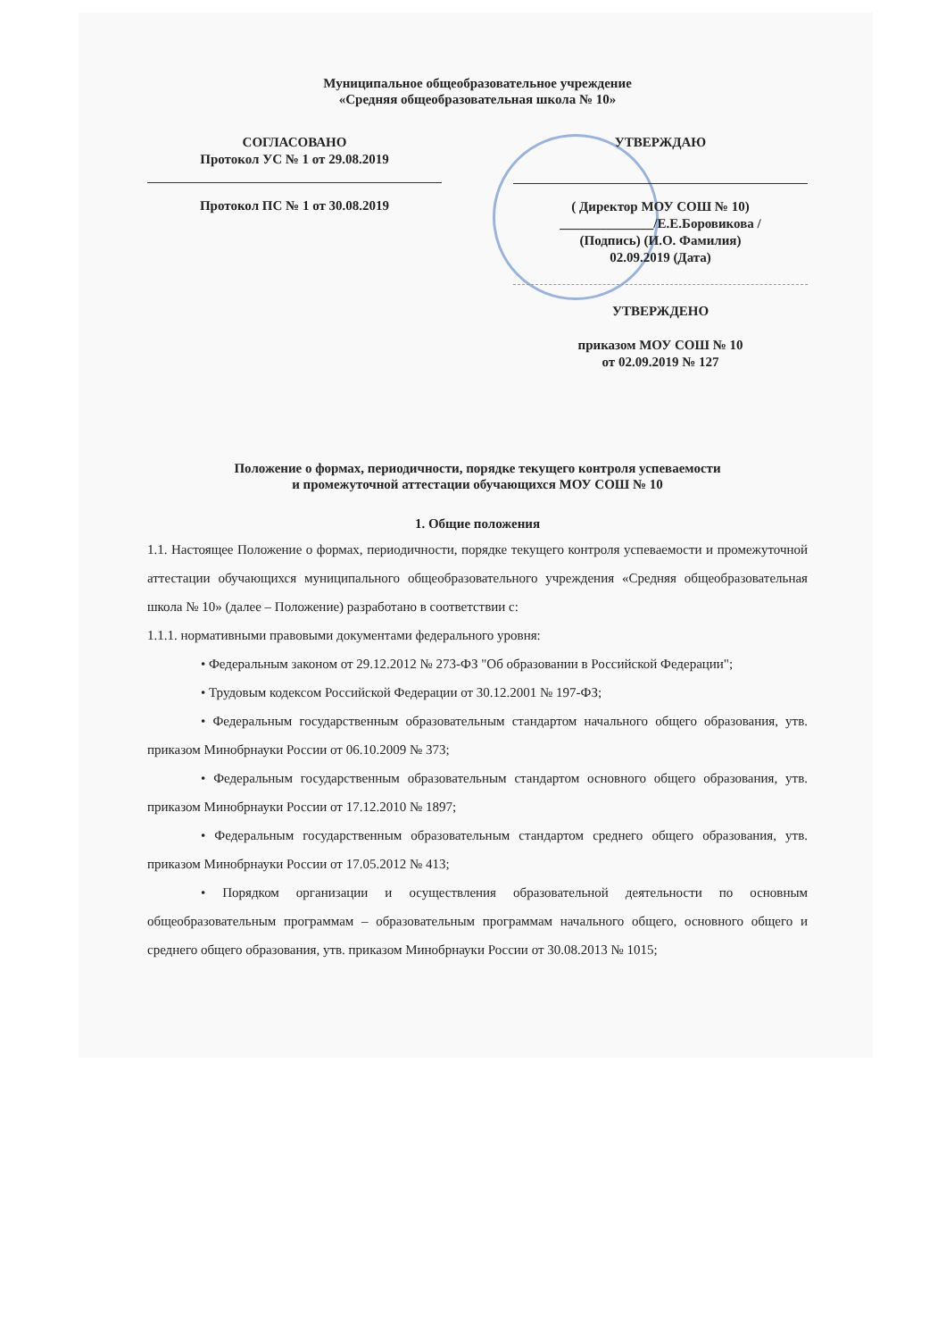Муниципальное общеобразовательное учреждение
«Средняя общеобразовательная школа № 10»
СОГЛАСОВАНО
Протокол УС № 1 от 29.08.2019
Протокол ПС № 1 от 30.08.2019
УТВЕРЖДАЮ
( Директор МОУ СОШ № 10)
______________/Е.Е.Боровикова /
(Подпись) (И.О. Фамилия)
02.09.2019 (Дата)
УТВЕРЖДЕНО
приказом МОУ СОШ № 10
от 02.09.2019 № 127
Положение о формах, периодичности, порядке текущего контроля успеваемости
и промежуточной аттестации обучающихся МОУ СОШ № 10
1. Общие положения
1.1. Настоящее Положение о формах, периодичности, порядке текущего контроля успеваемости и промежуточной аттестации обучающихся муниципального общеобразовательного учреждения «Средняя общеобразовательная школа № 10» (далее – Положение) разработано в соответствии с:
1.1.1. нормативными правовыми документами федерального уровня:
• Федеральным законом от 29.12.2012 № 273-ФЗ "Об образовании в Российской Федерации";
• Трудовым кодексом Российской Федерации от 30.12.2001 № 197-ФЗ;
• Федеральным государственным образовательным стандартом начального общего образования, утв. приказом Минобрнауки России от 06.10.2009 № 373;
• Федеральным государственным образовательным стандартом основного общего образования, утв. приказом Минобрнауки России от 17.12.2010 № 1897;
• Федеральным государственным образовательным стандартом среднего общего образования, утв. приказом Минобрнауки России от 17.05.2012 № 413;
• Порядком организации и осуществления образовательной деятельности по основным общеобразовательным программам – образовательным программам начального общего, основного общего и среднего общего образования, утв. приказом Минобрнауки России от 30.08.2013 № 1015;